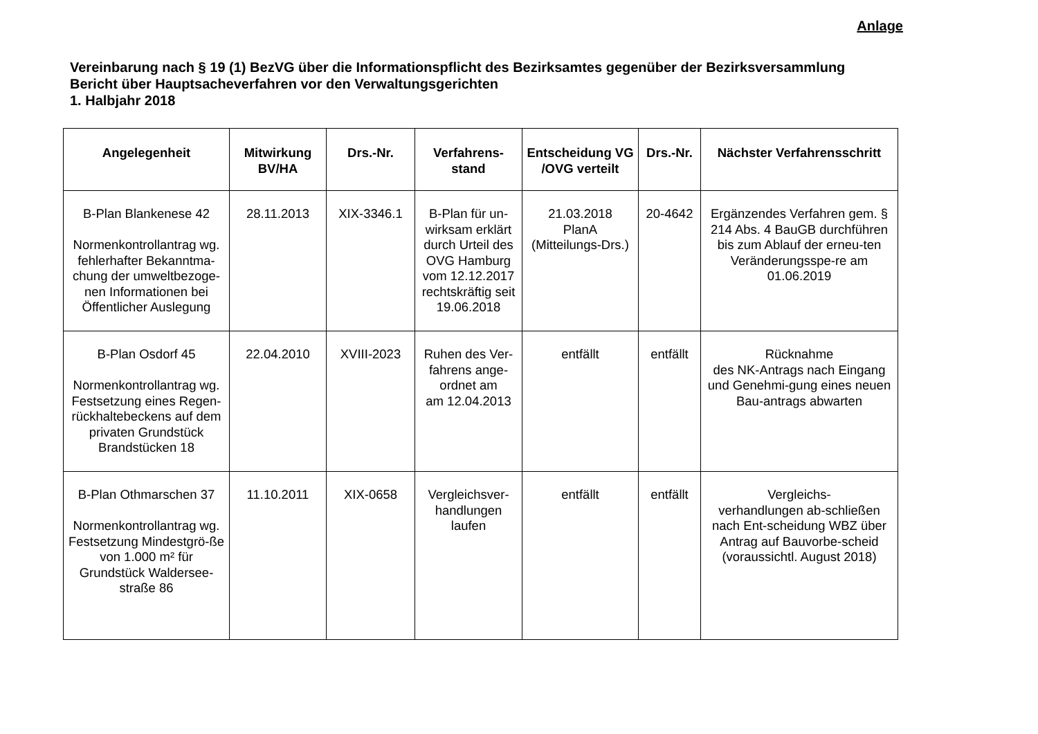Anlage
Vereinbarung nach § 19 (1) BezVG über die Informationspflicht des Bezirksamtes gegenüber der Bezirksversammlung
Bericht über Hauptsacheverfahren vor den Verwaltungsgerichten
1. Halbjahr 2018
| Angelegenheit | Mitwirkung BV/HA | Drs.-Nr. | Verfahrens- stand | Entscheidung VG /OVG verteilt | Drs.-Nr. | Nächster Verfahrensschritt |
| --- | --- | --- | --- | --- | --- | --- |
| B-Plan Blankenese 42 Normenkontrollantrag wg. fehlerhafter Bekanntma-chung der umweltbezoge-nen Informationen bei Öffentlicher Auslegung | 28.11.2013 | XIX-3346.1 | B-Plan für un-wirksam erklärt durch Urteil des OVG Hamburg vom 12.12.2017 rechtskräftig seit 19.06.2018 | 21.03.2018 PlanA (Mitteilungs-Drs.) | 20-4642 | Ergänzendes Verfahren gem. § 214 Abs. 4 BauGB durchführen bis zum Ablauf der erneu-ten Veränderungsspe-re am 01.06.2019 |
| B-Plan Osdorf 45 Normenkontrollantrag wg. Festsetzung eines Regen-rückhaltebeckens auf dem privaten Grundstück Brandstücken 18 | 22.04.2010 | XVIII-2023 | Ruhen des Ver-fahrens ange-ordnet am am 12.04.2013 | entfällt | entfällt | Rücknahme des NK-Antrags nach Eingang und Genehmi-gung eines neuen Bau-antrags abwarten |
| B-Plan Othmarschen 37 Normenkontrollantrag wg. Festsetzung Mindestgrö-ße von 1.000 m² für Grundstück Waldersee-straße 86 | 11.10.2011 | XIX-0658 | Vergleichsver-handlungen laufen | entfällt | entfällt | Vergleichs- verhandlungen ab-schließen nach Ent-scheidung WBZ über Antrag auf Bauvorbe-scheid (voraussichtl. August 2018) |